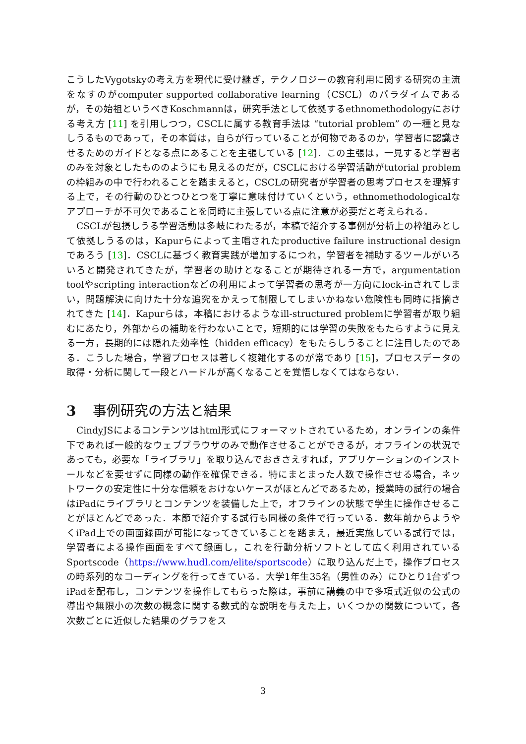こうしたVygotskyの考え方を現代に受け継ぎ，テクノロジーの教育利用に関する研究の主流をなすのがcomputer supported collaborative learning（CSCL）のパラダイムであるが，その始祖というべきKoschmannは，研究手法として依拠するethnomethodologyにおける考え方 [11] を引用しつつ，CSCLに属する教育手法は “tutorial problem” の一種と見なしうるものであって，その本質は，自らが行っていることが何物であるのか，学習者に認識させるためのガイドとなる点にあることを主張している [12]．この主張は，一見すると学習者のみを対象としたもののようにも見えるのだが，CSCLにおける学習活動がtutorial problemの枠組みの中で行われることを踏まえると，CSCLの研究者が学習者の思考プロセスを理解する上で，その行動のひとつひとつを丁寧に意味付けていくという，ethnomethodologicalなアプローチが不可欠であることを同時に主張している点に注意が必要だと考えられる．
CSCLが包摂しうる学習活動は多岐にわたるが，本稿で紹介する事例が分析上の枠組みとして依拠しうるのは，Kapurらによって主唱されたproductive failure instructional designであろう [13]．CSCLに基づく教育実践が増加するにつれ，学習者を補助するツールがいろいろと開発されてきたが，学習者の助けとなることが期待される一方で，argumentation toolやscripting interactionなどの利用によって学習者の思考が一方向にlock-inされてしまい，問題解決に向けた十分な追究をかえって制限してしまいかねない危険性も同時に指摘されてきた [14]．Kapurらは，本稿におけるようなill-structured problemに学習者が取り組むにあたり，外部からの補助を行わないことで，短期的には学習の失敗をもたらすように見える一方，長期的には隠れた効率性（hidden efficacy）をもたらしうることに注目したのである．こうした場合，学習プロセスは著しく複雑化するのが常であり [15]，プロセスデータの取得・分析に関して一段とハードルが高くなることを覚悟しなくてはならない．
3 事例研究の方法と結果
CindyJSによるコンテンツはhtml形式にフォーマットされているため，オンラインの条件下であれば一般的なウェブブラウザのみで動作させることができるが，オフラインの状況であっても，必要な「ライブラリ」を取り込んでおきさえすれば，アプリケーションのインストールなどを要せずに同様の動作を確保できる．特にまとまった人数で操作させる場合，ネットワークの安定性に十分な信頼をおけないケースがほとんどであるため，授業時の試行の場合はiPadにライブラリとコンテンツを装備した上で，オフラインの状態で学生に操作させることがほとんどであった．本節で紹介する試行も同様の条件で行っている．数年前からようやくiPad上での画面録画が可能になってきていることを踏まえ，最近実施している試行では，学習者による操作画面をすべて録画し，これを行動分析ソフトとして広く利用されているSportscode（https://www.hudl.com/elite/sportscode）に取り込んだ上で，操作プロセスの時系列的なコーディングを行ってきている．大学1年生35名（男性のみ）にひとり1台ずつiPadを配布し，コンテンツを操作してもらった際は，事前に講義の中で多項式近似の公式の導出や無限小の次数の概念に関する数式的な説明を与えた上，いくつかの関数について，各次数ごとに近似した結果のグラフをス
3